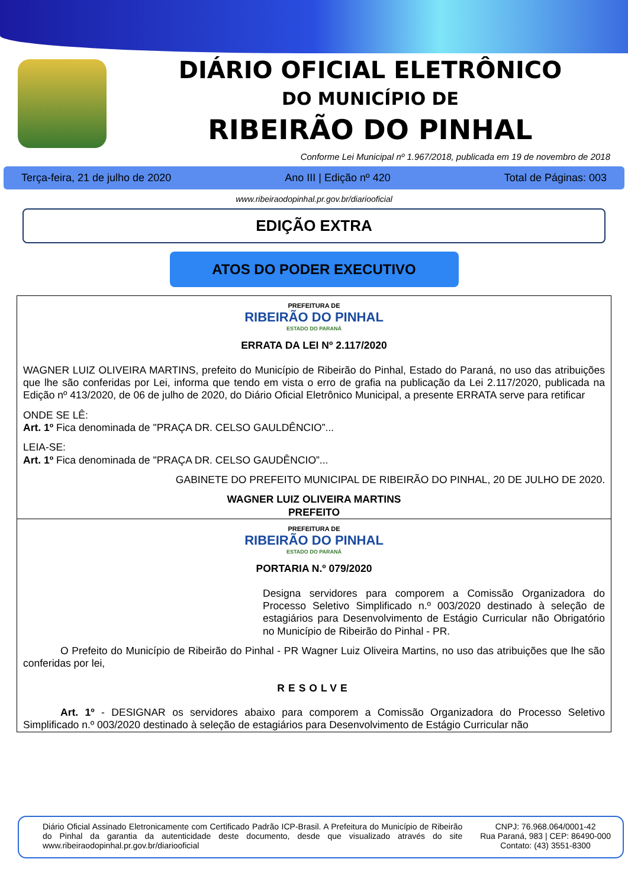DIÁRIO OFICIAL ELETRÔNICO
DO MUNICÍPIO DE
RIBEIRÃO DO PINHAL
Conforme Lei Municipal nº 1.967/2018, publicada em 19 de novembro de 2018
Terça-feira, 21 de julho de 2020 Ano III | Edição nº 420 Total de Páginas: 003
www.ribeiraodopinhal.pr.gov.br/diariooficial
EDIÇÃO EXTRA
ATOS DO PODER EXECUTIVO
PREFEITURA DE
RIBEIRÃO DO PINHAL
ESTADO DO PARANÁ
ERRATA DA LEI Nº 2.117/2020
WAGNER LUIZ OLIVEIRA MARTINS, prefeito do Município de Ribeirão do Pinhal, Estado do Paraná, no uso das atribuições que lhe são conferidas por Lei, informa que tendo em vista o erro de grafia na publicação da Lei 2.117/2020, publicada na Edição nº 413/2020, de 06 de julho de 2020, do Diário Oficial Eletrônico Municipal, a presente ERRATA serve para retificar
ONDE SE LÊ:
Art. 1º Fica denominada de "PRAÇA DR. CELSO GAULDÊNCIO”...
LEIA-SE:
Art. 1º Fica denominada de "PRAÇA DR. CELSO GAUDÊNCIO”...
GABINETE DO PREFEITO MUNICIPAL DE RIBEIRÃO DO PINHAL, 20 DE JULHO DE 2020.
WAGNER LUIZ OLIVEIRA MARTINS
PREFEITO
PREFEITURA DE
RIBEIRÃO DO PINHAL
ESTADO DO PARANÁ
PORTARIA N.º 079/2020
Designa servidores para comporem a Comissão Organizadora do Processo Seletivo Simplificado n.º 003/2020 destinado à seleção de estagiários para Desenvolvimento de Estágio Curricular não Obrigatório no Município de Ribeirão do Pinhal - PR.
O Prefeito do Município de Ribeirão do Pinhal - PR Wagner Luiz Oliveira Martins, no uso das atribuições que lhe são conferidas por lei,
RESOLVE
Art. 1º - DESIGNAR os servidores abaixo para comporem a Comissão Organizadora do Processo Seletivo Simplificado n.º 003/2020 destinado à seleção de estagiários para Desenvolvimento de Estágio Curricular não
Diário Oficial Assinado Eletronicamente com Certificado Padrão ICP-Brasil. A Prefeitura do Município de Ribeirão do Pinhal da garantia da autenticidade deste documento, desde que visualizado através do site www.ribeiraodopinhal.pr.gov.br/diariooficial
CNPJ: 76.968.064/0001-42
Rua Paraná, 983 | CEP: 86490-000
Contato: (43) 3551-8300